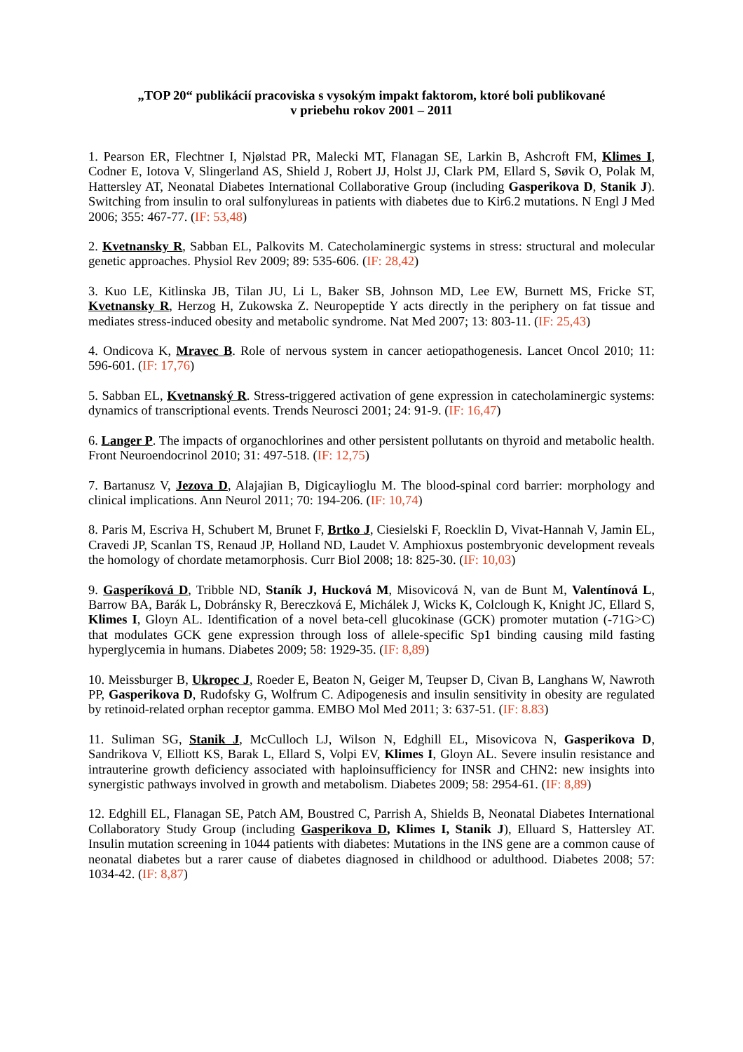„TOP 20“ publikácií pracoviska s vysokým impakt faktorom, ktoré boli publikované
v priebehu rokov 2001 – 2011
1. Pearson ER, Flechtner I, Njølstad PR, Malecki MT, Flanagan SE, Larkin B, Ashcroft FM, Klimes I, Codner E, Iotova V, Slingerland AS, Shield J, Robert JJ, Holst JJ, Clark PM, Ellard S, Søvik O, Polak M, Hattersley AT, Neonatal Diabetes International Collaborative Group (including Gasperikova D, Stanik J). Switching from insulin to oral sulfonylureas in patients with diabetes due to Kir6.2 mutations. N Engl J Med 2006; 355: 467-77. (IF: 53,48)
2. Kvetnansky R, Sabban EL, Palkovits M. Catecholaminergic systems in stress: structural and molecular genetic approaches. Physiol Rev 2009; 89: 535-606. (IF: 28,42)
3. Kuo LE, Kitlinska JB, Tilan JU, Li L, Baker SB, Johnson MD, Lee EW, Burnett MS, Fricke ST, Kvetnansky R, Herzog H, Zukowska Z. Neuropeptide Y acts directly in the periphery on fat tissue and mediates stress-induced obesity and metabolic syndrome. Nat Med 2007; 13: 803-11. (IF: 25,43)
4. Ondicova K, Mravec B. Role of nervous system in cancer aetiopathogenesis. Lancet Oncol 2010; 11: 596-601. (IF: 17,76)
5. Sabban EL, Kvetnanský R. Stress-triggered activation of gene expression in catecholaminergic systems: dynamics of transcriptional events. Trends Neurosci 2001; 24: 91-9. (IF: 16,47)
6. Langer P. The impacts of organochlorines and other persistent pollutants on thyroid and metabolic health. Front Neuroendocrinol 2010; 31: 497-518. (IF: 12,75)
7. Bartanusz V, Jezova D, Alajajian B, Digicaylioglu M. The blood-spinal cord barrier: morphology and clinical implications. Ann Neurol 2011; 70: 194-206. (IF: 10,74)
8. Paris M, Escriva H, Schubert M, Brunet F, Brtko J, Ciesielski F, Roecklin D, Vivat-Hannah V, Jamin EL, Cravedi JP, Scanlan TS, Renaud JP, Holland ND, Laudet V. Amphioxus postembryonic development reveals the homology of chordate metamorphosis. Curr Biol 2008; 18: 825-30. (IF: 10,03)
9. Gasperíková D, Tribble ND, Staník J, Hucková M, Misovicová N, van de Bunt M, Valentínová L, Barrow BA, Barák L, Dobránsky R, Bereczková E, Michálek J, Wicks K, Colclough K, Knight JC, Ellard S, Klimes I, Gloyn AL. Identification of a novel beta-cell glucokinase (GCK) promoter mutation (-71G>C) that modulates GCK gene expression through loss of allele-specific Sp1 binding causing mild fasting hyperglycemia in humans. Diabetes 2009; 58: 1929-35. (IF: 8,89)
10. Meissburger B, Ukropec J, Roeder E, Beaton N, Geiger M, Teupser D, Civan B, Langhans W, Nawroth PP, Gasperikova D, Rudofsky G, Wolfrum C. Adipogenesis and insulin sensitivity in obesity are regulated by retinoid-related orphan receptor gamma. EMBO Mol Med 2011; 3: 637-51. (IF: 8.83)
11. Suliman SG, Stanik J, McCulloch LJ, Wilson N, Edghill EL, Misovicova N, Gasperikova D, Sandrikova V, Elliott KS, Barak L, Ellard S, Volpi EV, Klimes I, Gloyn AL. Severe insulin resistance and intrauterine growth deficiency associated with haploinsufficiency for INSR and CHN2: new insights into synergistic pathways involved in growth and metabolism. Diabetes 2009; 58: 2954-61. (IF: 8,89)
12. Edghill EL, Flanagan SE, Patch AM, Boustred C, Parrish A, Shields B, Neonatal Diabetes International Collaboratory Study Group (including Gasperikova D, Klimes I, Stanik J), Elluard S, Hattersley AT. Insulin mutation screening in 1044 patients with diabetes: Mutations in the INS gene are a common cause of neonatal diabetes but a rarer cause of diabetes diagnosed in childhood or adulthood. Diabetes 2008; 57: 1034-42. (IF: 8,87)